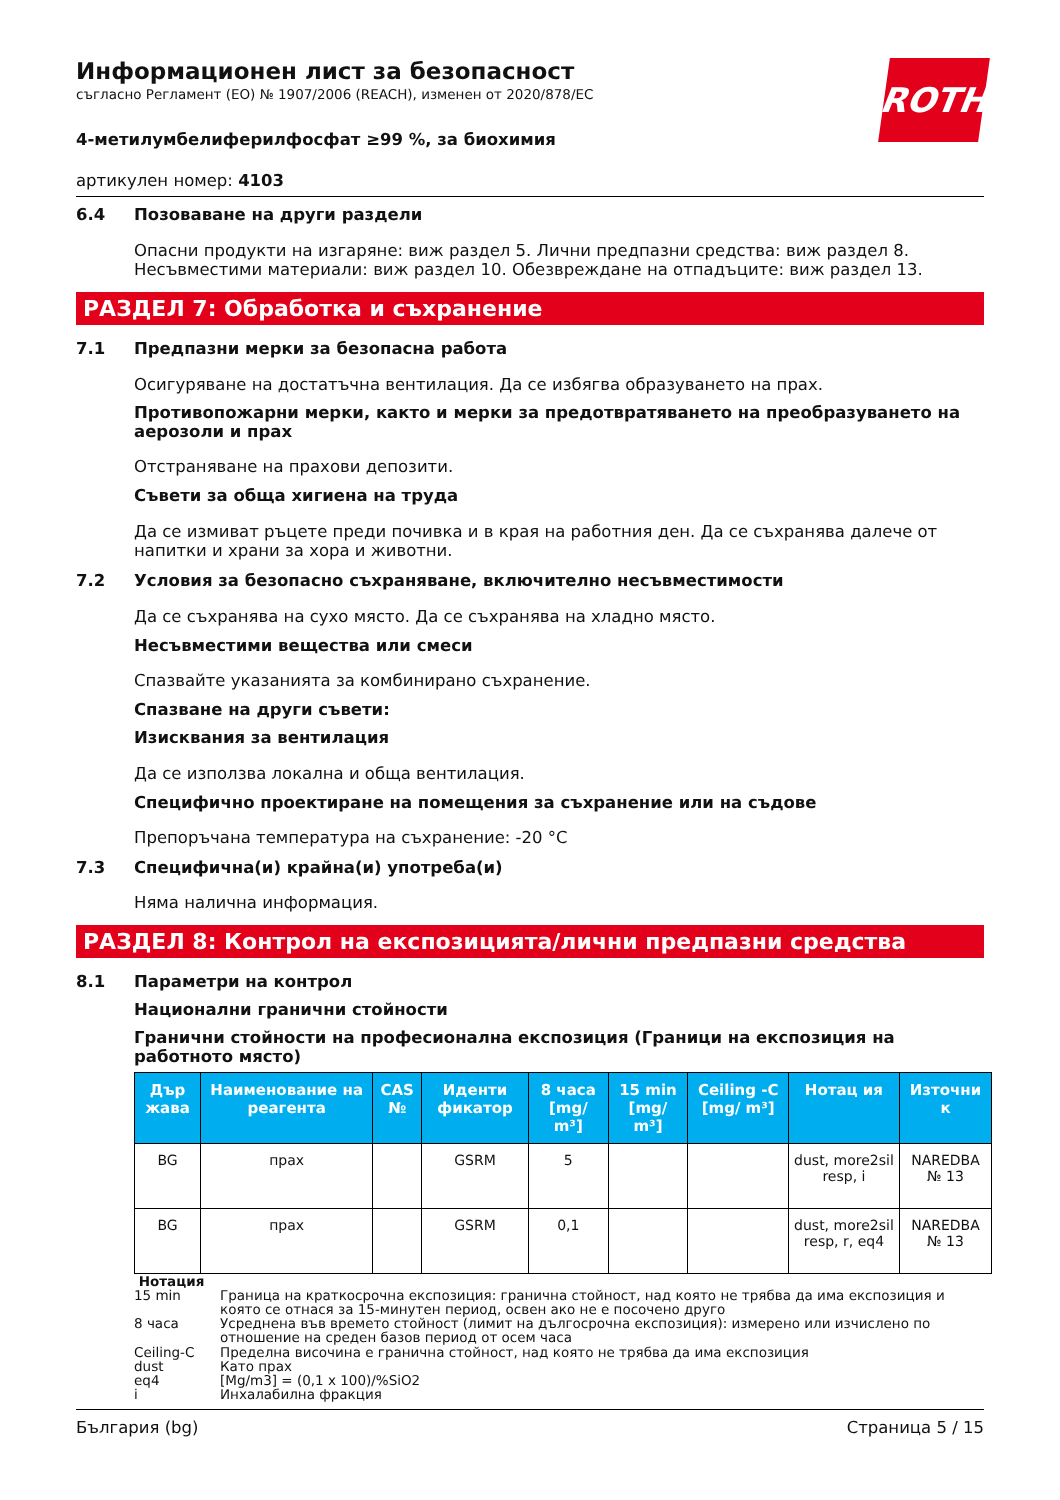ROTH
Информационен лист за безопасност
съгласно Регламент (ЕО) № 1907/2006 (REACH), изменен от 2020/878/ЕС
4-метилумбелиферилфосфат ≥99 %, за биохимия
артикулен номер: 4103
6.4 Позоваване на други раздели
Опасни продукти на изгаряне: виж раздел 5. Лични предпазни средства: виж раздел 8. Несъвместими материали: виж раздел 10. Обезвреждане на отпадъците: виж раздел 13.
РАЗДЕЛ 7: Обработка и съхранение
7.1 Предпазни мерки за безопасна работа
Осигуряване на достатъчна вентилация. Да се избягва образуването на прах.
Противопожарни мерки, както и мерки за предотвратяването на преобразуването на аерозоли и прах
Отстраняване на прахови депозити.
Съвети за обща хигиена на труда
Да се измиват ръцете преди почивка и в края на работния ден. Да се съхранява далече от напитки и храни за хора и животни.
7.2 Условия за безопасно съхраняване, включително несъвместимости
Да се съхранява на сухо място. Да се съхранява на хладно място.
Несъвместими вещества или смеси
Спазвайте указанията за комбинирано съхранение.
Спазване на други съвети:
Изисквания за вентилация
Да се използва локална и обща вентилация.
Специфично проектиране на помещения за съхранение или на съдове
Препоръчана температура на съхранение: -20 °C
7.3 Специфична(и) крайна(и) употреба(и)
Няма налична информация.
РАЗДЕЛ 8: Контрол на експозицията/лични предпазни средства
8.1 Параметри на контрол
Национални гранични стойности
Гранични стойности на професионална експозиция (Граници на експозиция на работното място)
| Дър жава | Наименование на реагента | CAS № | Иденти фикатор | 8 часа [mg/ m³] | 15 min [mg/ m³] | Ceiling -C [mg/ m³] | Нотац ия | Източни к |
| --- | --- | --- | --- | --- | --- | --- | --- | --- |
| BG | прах | | GSRM | 5 | | | dust, more2sil resp, i | NAREDBA № 13 |
| BG | прах | | GSRM | 0,1 | | | dust, more2sil resp, r, eq4 | NAREDBA № 13 |
Нотация
15 min Граница на краткосрочна експозиция: гранична стойност, над която не трябва да има експозиция и която се отнася за 15-минутен период, освен ако не е посочено друго
8 часа Усреднена във времето стойност (лимит на дългосрочна експозиция): измерено или изчислено по отношение на среден базов период от осем часа
Ceiling-C Пределна височина е гранична стойност, над която не трябва да има експозиция
dust Като прах
eq4 [Mg/m3] = (0,1 x 100)/%SiO2
i Инхалабилна фракция
България (bg) Страница 5 / 15